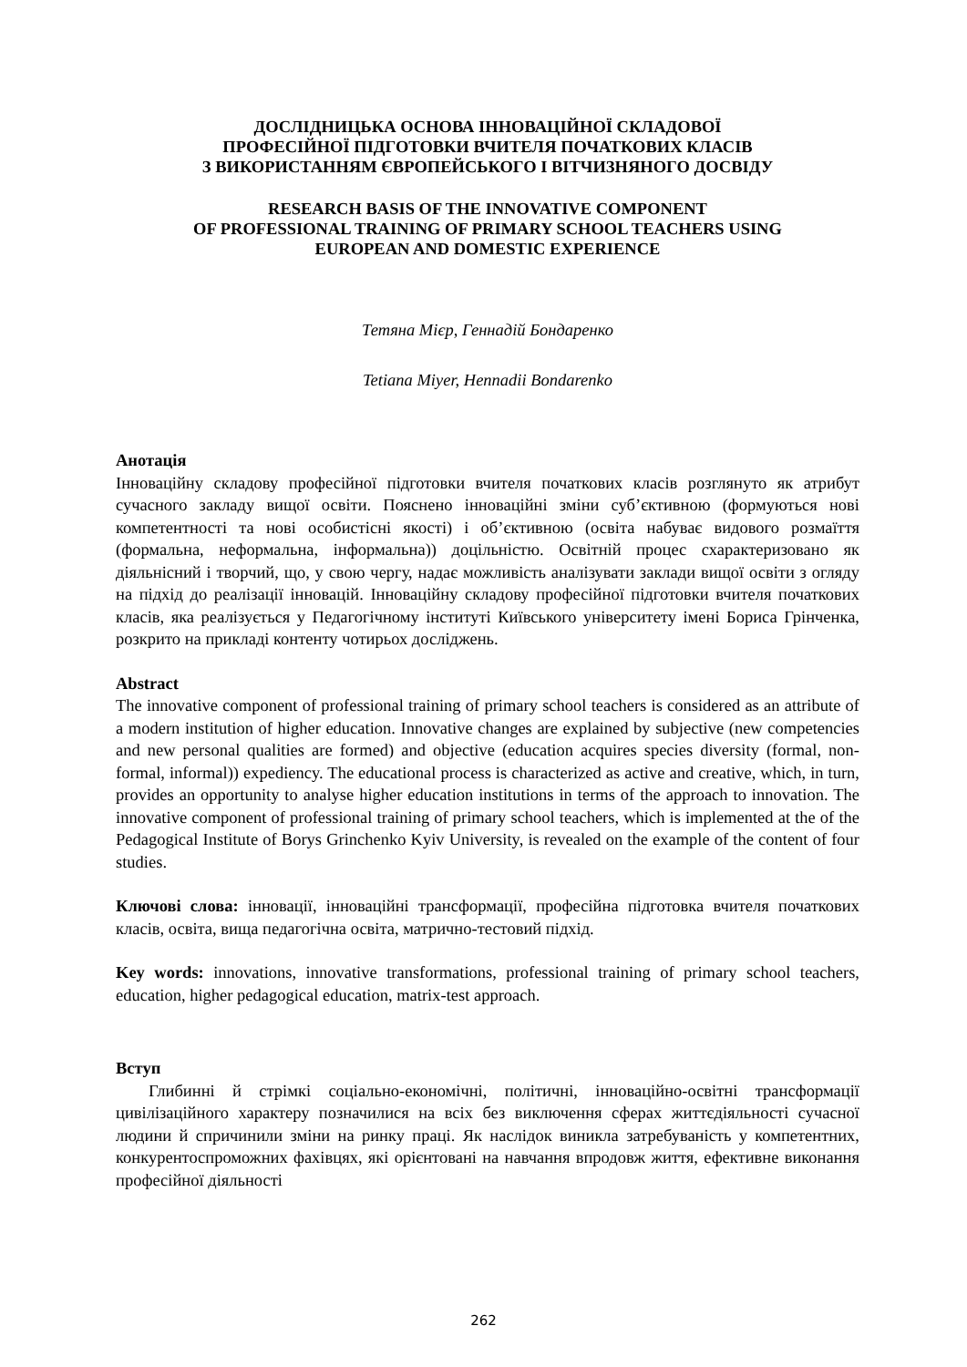ДОСЛІДНИЦЬКА ОСНОВА ІННОВАЦІЙНОЇ СКЛАДОВОЇ
ПРОФЕСІЙНОЇ ПІДГОТОВКИ ВЧИТЕЛЯ ПОЧАТКОВИХ КЛАСІВ
З ВИКОРИСТАННЯМ ЄВРОПЕЙСЬКОГО І ВІТЧИЗНЯНОГО ДОСВІДУ
RESEARCH BASIS OF THE INNOVATIVE COMPONENT
OF PROFESSIONAL TRAINING OF PRIMARY SCHOOL TEACHERS USING
EUROPEAN AND DOMESTIC EXPERIENCE
Тетяна Мієр, Геннадій Бондаренко
Tetiana Miyer, Hennadii Bondarenko
Анотація
Інноваційну складову професійної підготовки вчителя початкових класів розглянуто як атрибут сучасного закладу вищої освіти. Пояснено інноваційні зміни суб’єктивною (формуються нові компетентності та нові особистісні якості) і об’єктивною (освіта набуває видового розмаїття (формальна, неформальна, інформальна)) доцільністю. Освітній процес схарактеризовано як діяльнісний і творчий, що, у свою чергу, надає можливість аналізувати заклади вищої освіти з огляду на підхід до реалізації інновацій. Інноваційну складову професійної підготовки вчителя початкових класів, яка реалізується у Педагогічному інституті Київського університету імені Бориса Грінченка, розкрито на прикладі контенту чотирьох досліджень.
Abstract
The innovative component of professional training of primary school teachers is considered as an attribute of a modern institution of higher education. Innovative changes are explained by subjective (new competencies and new personal qualities are formed) and objective (education acquires species diversity (formal, non-formal, informal)) expediency. The educational process is characterized as active and creative, which, in turn, provides an opportunity to analyse higher education institutions in terms of the approach to innovation. The innovative component of professional training of primary school teachers, which is implemented at the of the Pedagogical Institute of Borys Grinchenko Kyiv University, is revealed on the example of the content of four studies.
Ключові слова: інновації, інноваційні трансформації, професійна підготовка вчителя початкових класів, освіта, вища педагогічна освіта, матрично-тестовий підхід.
Key words: innovations, innovative transformations, professional training of primary school teachers, education, higher pedagogical education, matrix-test approach.
Вступ
Глибинні й стрімкі соціально-економічні, політичні, інноваційно-освітні трансформації цивілізаційного характеру позначилися на всіх без виключення сферах життєдіяльності сучасної людини й спричинили зміни на ринку праці. Як наслідок виникла затребуваність у компетентних, конкурентоспроможних фахівцях, які орієнтовані на навчання впродовж життя, ефективне виконання професійної діяльності
262